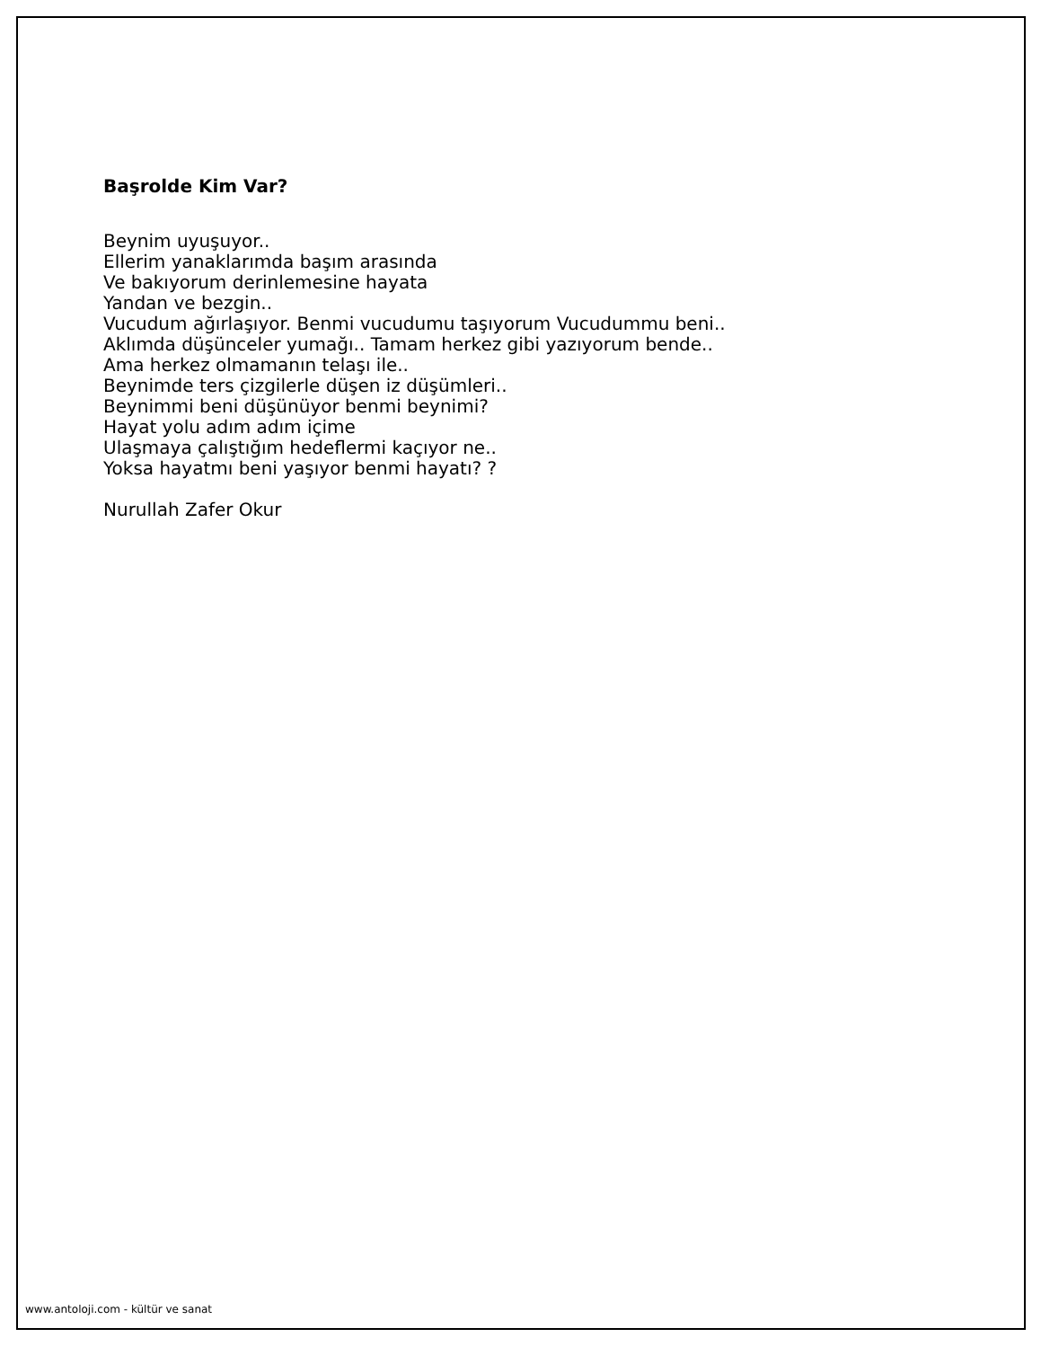Başrolde Kim Var?
Beynim uyuşuyor..
Ellerim yanaklarımda başım arasında
Ve bakıyorum derinlemesine hayata
Yandan ve bezgin..
Vucudum ağırlaşıyor. Benmi vucudumu taşıyorum Vucudummu beni..
Aklımda düşünceler yumağı.. Tamam herkez gibi yazıyorum bende..
Ama herkez olmamanın telaşı ile..
Beynimde ters çizgilerle düşen iz düşümleri..
Beynimmi beni düşünüyor benmi beynimi?
Hayat yolu adım adım içime
Ulaşmaya çalıştığım hedeflermi kaçıyor ne..
Yoksa hayatmı beni yaşıyor benmi hayatı? ?
Nurullah Zafer Okur
www.antoloji.com - kültür ve sanat